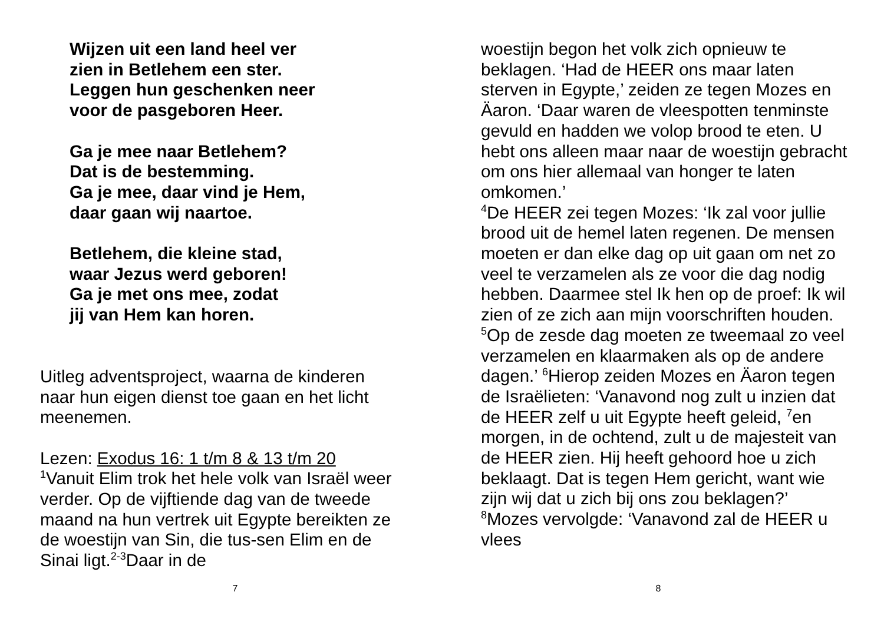Wijzen uit een land heel ver
zien in Betlehem een ster.
Leggen hun geschenken neer
voor de pasgeboren Heer.
Ga je mee naar Betlehem?
Dat is de bestemming.
Ga je mee, daar vind je Hem,
daar gaan wij naartoe.
Betlehem, die kleine stad,
waar Jezus werd geboren!
Ga je met ons mee, zodat
jij van Hem kan horen.
Uitleg adventsproject, waarna de kinderen naar hun eigen dienst toe gaan en het licht meenemen.
Lezen: Exodus 16: 1 t/m 8 & 13 t/m 20
<sup>1</sup> Vanuit Elim trok het hele volk van Israël weer verder. Op de vijftiende dag van de tweede maand na hun vertrek uit Egypte bereikten ze de woestijn van Sin, die tus-sen Elim en de Sinai ligt.<sup>2-3</sup>Daar in de
7
woestijn begon het volk zich opnieuw te beklagen. ‘Had de HEER ons maar laten sterven in Egypte,’ zeiden ze tegen Mozes en Äaron. ‘Daar waren de vleespotten tenminste gevuld en hadden we volop brood te eten. U hebt ons alleen maar naar de woestijn gebracht om ons hier allemaal van honger te laten omkomen.’
<sup>4</sup> De HEER zei tegen Mozes: ‘Ik zal voor jullie brood uit de hemel laten regenen. De mensen moeten er dan elke dag op uit gaan om net zo veel te verzamelen als ze voor die dag nodig hebben. Daarmee stel Ik hen op de proef: Ik wil zien of ze zich aan mijn voorschriften houden. <sup>5</sup>Op de zesde dag moeten ze tweemaal zo veel verzamelen en klaarmaken als op de andere dagen.’ <sup>6</sup>Hierop zeiden Mozes en Äaron tegen de Israëlieten: ‘Vanavond nog zult u inzien dat de HEER zelf u uit Egypte heeft geleid, <sup>7</sup>en morgen, in de ochtend, zult u de majesteit van de HEER zien. Hij heeft gehoord hoe u zich beklaagt. Dat is tegen Hem gericht, want wie zijn wij dat u zich bij ons zou beklagen?’ <sup>8</sup>Mozes vervolgde: ‘Vanavond zal de HEER u vlees
8